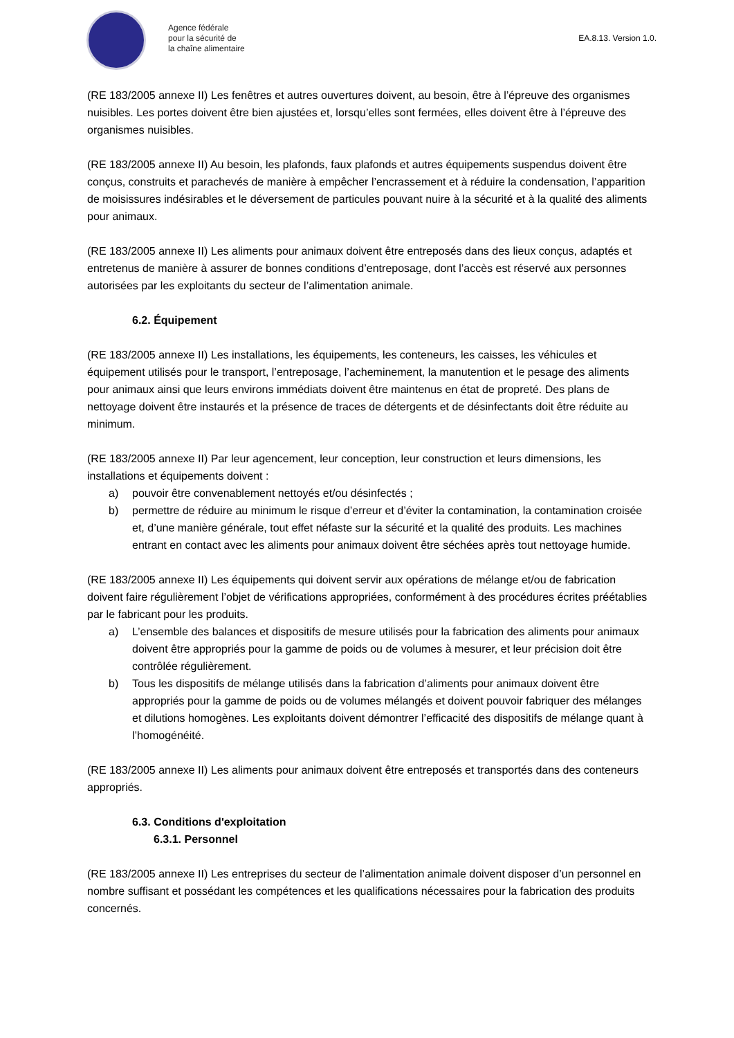Agence fédérale
pour la sécurité de
la chaîne alimentaire
EA.8.13. Version 1.0.
(RE 183/2005 annexe II) Les fenêtres et autres ouvertures doivent, au besoin, être à l’épreuve des organismes nuisibles. Les portes doivent être bien ajustées et, lorsqu’elles sont fermées, elles doivent être à l’épreuve des organismes nuisibles.
(RE 183/2005 annexe II) Au besoin, les plafonds, faux plafonds et autres équipements suspendus doivent être conçus, construits et parachevés de manière à empêcher l’encrassement et à réduire la condensation, l’apparition de moisissures indésirables et le déversement de particules pouvant nuire à la sécurité et à la qualité des aliments pour animaux.
(RE 183/2005 annexe II) Les aliments pour animaux doivent être entreposés dans des lieux conçus, adaptés et entretenus de manière à assurer de bonnes conditions d’entreposage, dont l’accès est réservé aux personnes autorisées par les exploitants du secteur de l’alimentation animale.
6.2. Équipement
(RE 183/2005 annexe II) Les installations, les équipements, les conteneurs, les caisses, les véhicules et équipement utilisés pour le transport, l’entreposage, l’acheminement, la manutention et le pesage des aliments pour animaux ainsi que leurs environs immédiats doivent être maintenus en état de propreté. Des plans de nettoyage doivent être instaurés et la présence de traces de détergents et de désinfectants doit être réduite au minimum.
(RE 183/2005 annexe II) Par leur agencement, leur conception, leur construction et leurs dimensions, les installations et équipements doivent :
a) pouvoir être convenablement nettoyés et/ou désinfectés ;
b) permettre de réduire au minimum le risque d’erreur et d’éviter la contamination, la contamination croisée et, d’une manière générale, tout effet néfaste sur la sécurité et la qualité des produits. Les machines entrant en contact avec les aliments pour animaux doivent être séchées après tout nettoyage humide.
(RE 183/2005 annexe II) Les équipements qui doivent servir aux opérations de mélange et/ou de fabrication doivent faire régulièrement l’objet de vérifications appropriées, conformément à des procédures écrites préétablies par le fabricant pour les produits.
a) L’ensemble des balances et dispositifs de mesure utilisés pour la fabrication des aliments pour animaux doivent être appropriés pour la gamme de poids ou de volumes à mesurer, et leur précision doit être contrôlée régulièrement.
b) Tous les dispositifs de mélange utilisés dans la fabrication d’aliments pour animaux doivent être appropriés pour la gamme de poids ou de volumes mélangés et doivent pouvoir fabriquer des mélanges et dilutions homogènes. Les exploitants doivent démontrer l’efficacité des dispositifs de mélange quant à l’homogénéité.
(RE 183/2005 annexe II) Les aliments pour animaux doivent être entreposés et transportés dans des conteneurs appropriés.
6.3. Conditions d'exploitation
6.3.1. Personnel
(RE 183/2005 annexe II) Les entreprises du secteur de l’alimentation animale doivent disposer d’un personnel en nombre suffisant et possédant les compétences et les qualifications nécessaires pour la fabrication des produits concernés.